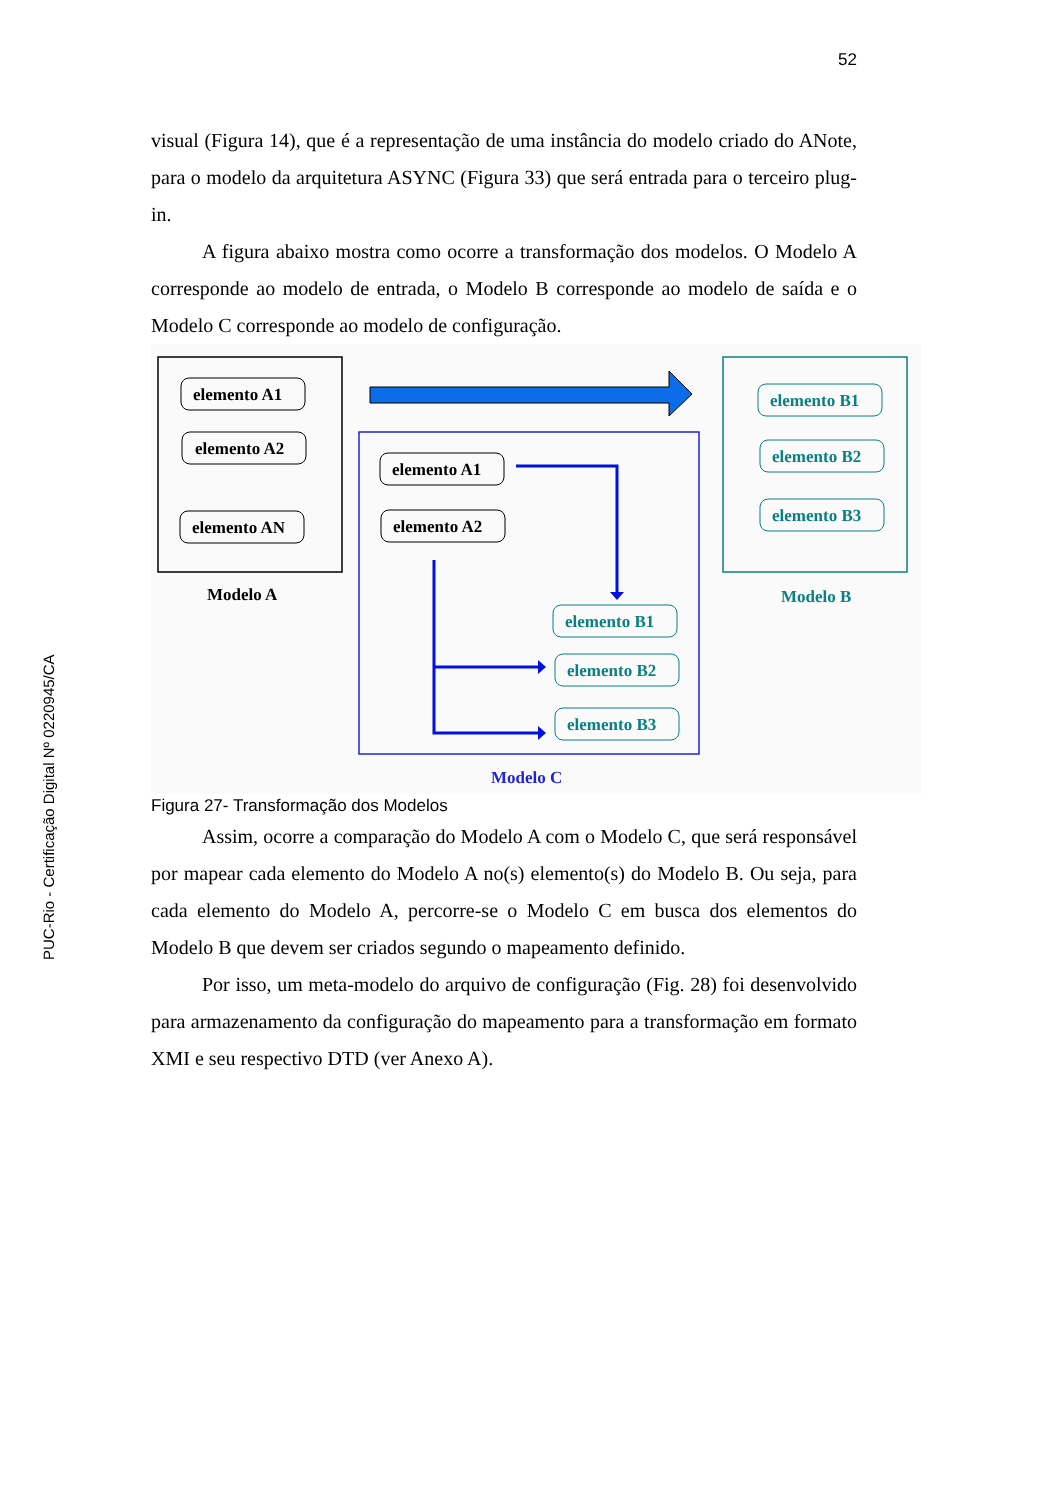52
PUC-Rio - Certificação Digital Nº 0220945/CA
visual (Figura 14), que é a representação de uma instância do modelo criado do ANote, para o modelo da arquitetura ASYNC (Figura 33) que será entrada para o terceiro plug-in.
A figura abaixo mostra como ocorre a transformação dos modelos. O Modelo A corresponde ao modelo de entrada, o Modelo B corresponde ao modelo de saída e o Modelo C corresponde ao modelo de configuração.
elemento A1
elemento A2
elemento AN
Modelo A
elemento A1
elemento A2
elemento B1
elemento B2
elemento B3
Modelo C
elemento B1
elemento B2
elemento B3
Modelo B
Figura 27- Transformação dos Modelos
Assim, ocorre a comparação do Modelo A com o Modelo C, que será responsável por mapear cada elemento do Modelo A no(s) elemento(s) do Modelo B. Ou seja, para cada elemento do Modelo A, percorre-se o Modelo C em busca dos elementos do Modelo B que devem ser criados segundo o mapeamento definido.
Por isso, um meta-modelo do arquivo de configuração (Fig. 28) foi desenvolvido para armazenamento da configuração do mapeamento para a transformação em formato XMI e seu respectivo DTD (ver Anexo A).